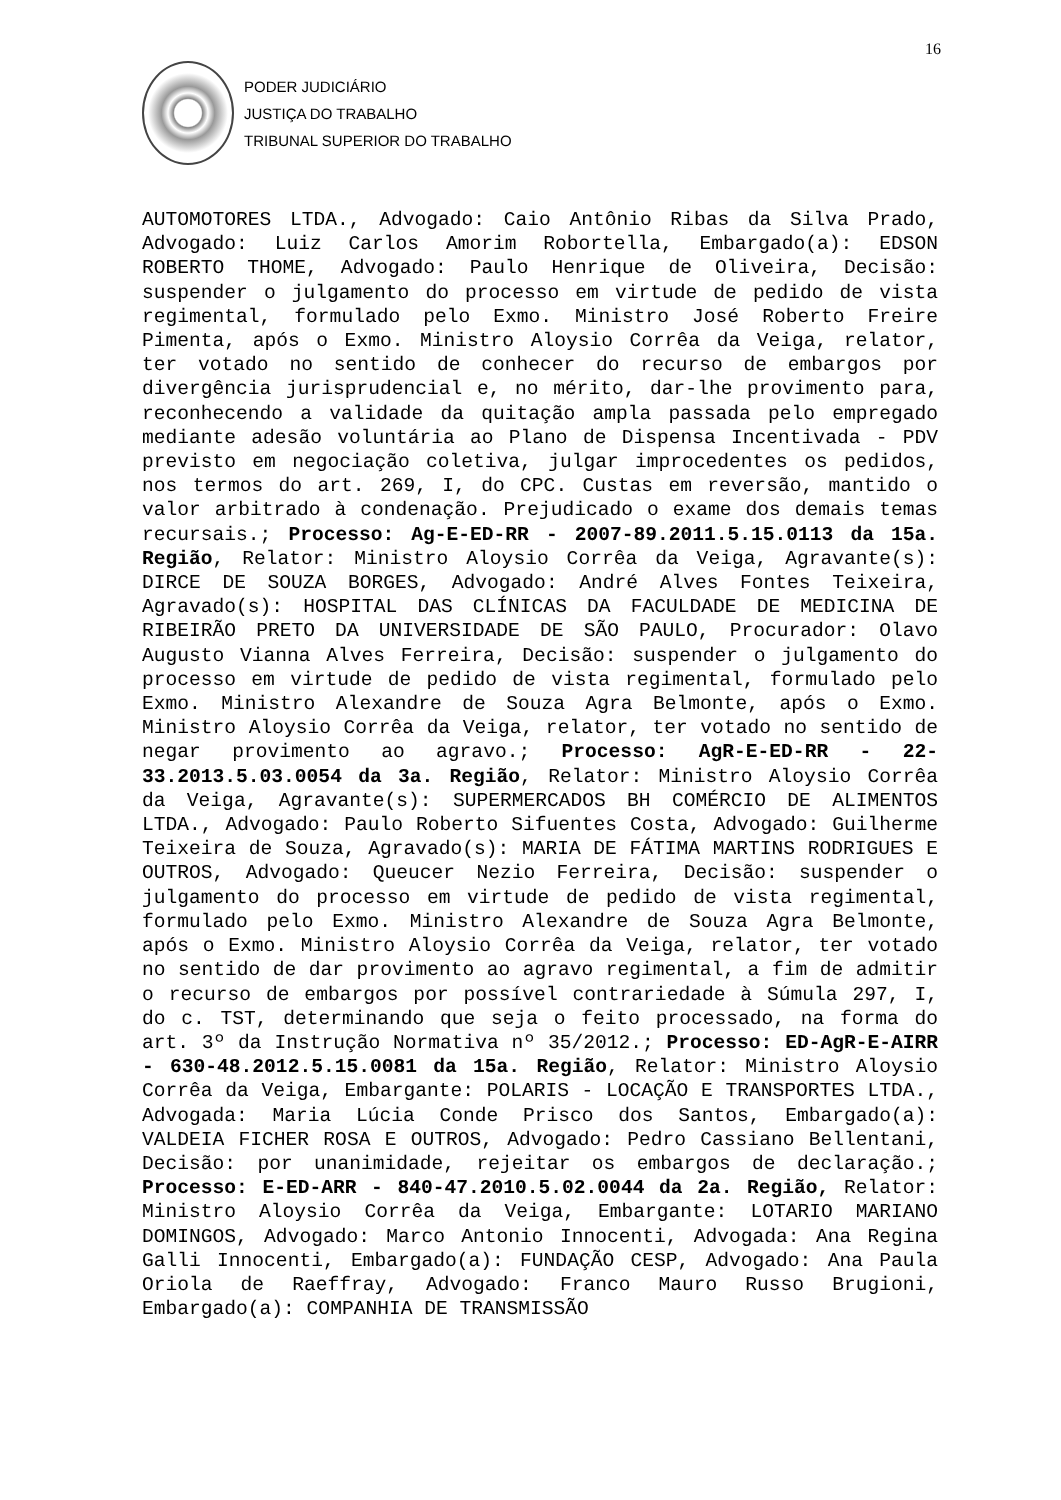16
PODER JUDICIÁRIO
JUSTIÇA DO TRABALHO
TRIBUNAL SUPERIOR DO TRABALHO
AUTOMOTORES LTDA., Advogado: Caio Antônio Ribas da Silva Prado, Advogado: Luiz Carlos Amorim Robortella, Embargado(a): EDSON ROBERTO THOME, Advogado: Paulo Henrique de Oliveira, Decisão: suspender o julgamento do processo em virtude de pedido de vista regimental, formulado pelo Exmo. Ministro José Roberto Freire Pimenta, após o Exmo. Ministro Aloysio Corrêa da Veiga, relator, ter votado no sentido de conhecer do recurso de embargos por divergência jurisprudencial e, no mérito, dar-lhe provimento para, reconhecendo a validade da quitação ampla passada pelo empregado mediante adesão voluntária ao Plano de Dispensa Incentivada - PDV previsto em negociação coletiva, julgar improcedentes os pedidos, nos termos do art. 269, I, do CPC. Custas em reversão, mantido o valor arbitrado à condenação. Prejudicado o exame dos demais temas recursais.; Processo: Ag-E-ED-RR - 2007-89.2011.5.15.0113 da 15a. Região, Relator: Ministro Aloysio Corrêa da Veiga, Agravante(s): DIRCE DE SOUZA BORGES, Advogado: André Alves Fontes Teixeira, Agravado(s): HOSPITAL DAS CLÍNICAS DA FACULDADE DE MEDICINA DE RIBEIRÃO PRETO DA UNIVERSIDADE DE SÃO PAULO, Procurador: Olavo Augusto Vianna Alves Ferreira, Decisão: suspender o julgamento do processo em virtude de pedido de vista regimental, formulado pelo Exmo. Ministro Alexandre de Souza Agra Belmonte, após o Exmo. Ministro Aloysio Corrêa da Veiga, relator, ter votado no sentido de negar provimento ao agravo.; Processo: AgR-E-ED-RR - 22-33.2013.5.03.0054 da 3a. Região, Relator: Ministro Aloysio Corrêa da Veiga, Agravante(s): SUPERMERCADOS BH COMÉRCIO DE ALIMENTOS LTDA., Advogado: Paulo Roberto Sifuentes Costa, Advogado: Guilherme Teixeira de Souza, Agravado(s): MARIA DE FÁTIMA MARTINS RODRIGUES E OUTROS, Advogado: Queucer Nezio Ferreira, Decisão: suspender o julgamento do processo em virtude de pedido de vista regimental, formulado pelo Exmo. Ministro Alexandre de Souza Agra Belmonte, após o Exmo. Ministro Aloysio Corrêa da Veiga, relator, ter votado no sentido de dar provimento ao agravo regimental, a fim de admitir o recurso de embargos por possível contrariedade à Súmula 297, I, do c. TST, determinando que seja o feito processado, na forma do art. 3º da Instrução Normativa nº 35/2012.; Processo: ED-AgR-E-AIRR - 630-48.2012.5.15.0081 da 15a. Região, Relator: Ministro Aloysio Corrêa da Veiga, Embargante: POLARIS - LOCAÇÃO E TRANSPORTES LTDA., Advogada: Maria Lúcia Conde Prisco dos Santos, Embargado(a): VALDEIA FICHER ROSA E OUTROS, Advogado: Pedro Cassiano Bellentani, Decisão: por unanimidade, rejeitar os embargos de declaração.; Processo: E-ED-ARR - 840-47.2010.5.02.0044 da 2a. Região, Relator: Ministro Aloysio Corrêa da Veiga, Embargante: LOTARIO MARIANO DOMINGOS, Advogado: Marco Antonio Innocenti, Advogada: Ana Regina Galli Innocenti, Embargado(a): FUNDAÇÃO CESP, Advogado: Ana Paula Oriola de Raeffray, Advogado: Franco Mauro Russo Brugioni, Embargado(a): COMPANHIA DE TRANSMISSÃO